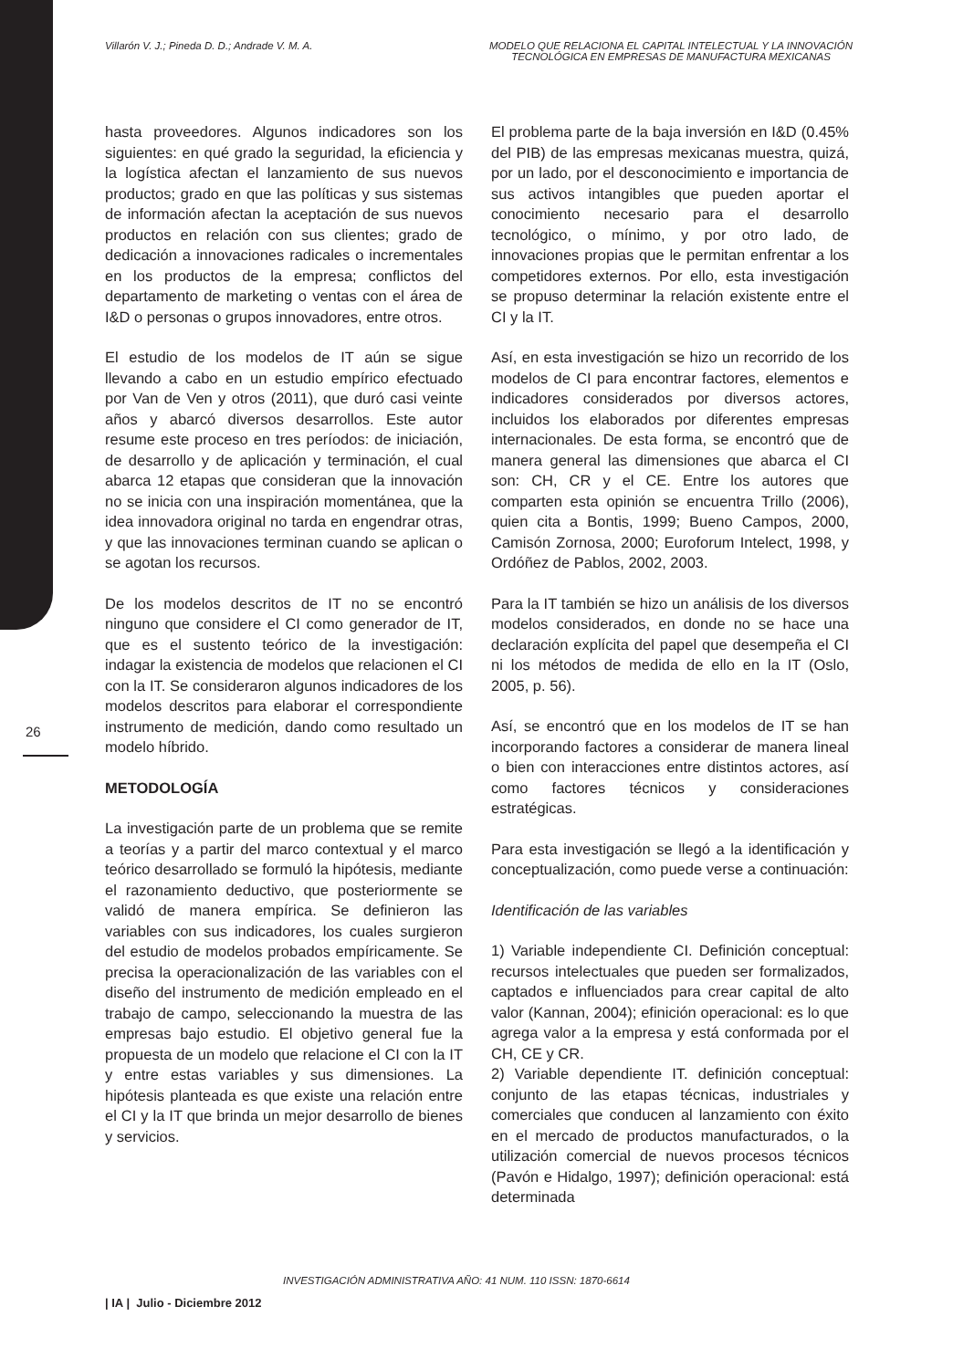Villarón V. J.; Pineda D. D.; Andrade V. M. A.
MODELO QUE RELACIONA EL CAPITAL INTELECTUAL Y LA INNOVACIÓN TECNOLÓGICA EN EMPRESAS DE MANUFACTURA MEXICANAS
hasta proveedores. Algunos indicadores son los siguientes: en qué grado la seguridad, la eficiencia y la logística afectan el lanzamiento de sus nuevos productos; grado en que las políticas y sus sistemas de información afectan la aceptación de sus nuevos productos en relación con sus clientes; grado de dedicación a innovaciones radicales o incrementales en los productos de la empresa; conflictos del departamento de marketing o ventas con el área de I&D o personas o grupos innovadores, entre otros.
El estudio de los modelos de IT aún se sigue llevando a cabo en un estudio empírico efectuado por Van de Ven y otros (2011), que duró casi veinte años y abarcó diversos desarrollos. Este autor resume este proceso en tres períodos: de iniciación, de desarrollo y de aplicación y terminación, el cual abarca 12 etapas que consideran que la innovación no se inicia con una inspiración momentánea, que la idea innovadora original no tarda en engendrar otras, y que las innovaciones terminan cuando se aplican o se agotan los recursos.
De los modelos descritos de IT no se encontró ninguno que considere el CI como generador de IT, que es el sustento teórico de la investigación: indagar la existencia de modelos que relacionen el CI con la IT. Se consideraron algunos indicadores de los modelos descritos para elaborar el correspondiente instrumento de medición, dando como resultado un modelo híbrido.
METODOLOGÍA
La investigación parte de un problema que se remite a teorías y a partir del marco contextual y el marco teórico desarrollado se formuló la hipótesis, mediante el razonamiento deductivo, que posteriormente se validó de manera empírica. Se definieron las variables con sus indicadores, los cuales surgieron del estudio de modelos probados empíricamente. Se precisa la operacionalización de las variables con el diseño del instrumento de medición empleado en el trabajo de campo, seleccionando la muestra de las empresas bajo estudio. El objetivo general fue la propuesta de un modelo que relacione el CI con la IT y entre estas variables y sus dimensiones. La hipótesis planteada es que existe una relación entre el CI y la IT que brinda un mejor desarrollo de bienes y servicios.
El problema parte de la baja inversión en I&D (0.45% del PIB) de las empresas mexicanas muestra, quizá, por un lado, por el desconocimiento e importancia de sus activos intangibles que pueden aportar el conocimiento necesario para el desarrollo tecnológico, o mínimo, y por otro lado, de innovaciones propias que le permitan enfrentar a los competidores externos. Por ello, esta investigación se propuso determinar la relación existente entre el CI y la IT.
Así, en esta investigación se hizo un recorrido de los modelos de CI para encontrar factores, elementos e indicadores considerados por diversos actores, incluidos los elaborados por diferentes empresas internacionales. De esta forma, se encontró que de manera general las dimensiones que abarca el CI son: CH, CR y el CE. Entre los autores que comparten esta opinión se encuentra Trillo (2006), quien cita a Bontis, 1999; Bueno Campos, 2000, Camisón Zornosa, 2000; Euroforum Intelect, 1998, y Ordóñez de Pablos, 2002, 2003.
Para la IT también se hizo un análisis de los diversos modelos considerados, en donde no se hace una declaración explícita del papel que desempeña el CI ni los métodos de medida de ello en la IT (Oslo, 2005, p. 56).
Así, se encontró que en los modelos de IT se han incorporando factores a considerar de manera lineal o bien con interacciones entre distintos actores, así como factores técnicos y consideraciones estratégicas.
Para esta investigación se llegó a la identificación y conceptualización, como puede verse a continuación:
Identificación de las variables
1) Variable independiente CI. Definición conceptual: recursos intelectuales que pueden ser formalizados, captados e influenciados para crear capital de alto valor (Kannan, 2004); efinición operacional: es lo que agrega valor a la empresa y está conformada por el CH, CE y CR.
2) Variable dependiente IT. definición conceptual: conjunto de las etapas técnicas, industriales y comerciales que conducen al lanzamiento con éxito en el mercado de productos manufacturados, o la utilización comercial de nuevos procesos técnicos (Pavón e Hidalgo, 1997); definición operacional: está determinada
26
INVESTIGACIÓN ADMINISTRATIVA AÑO: 41 NUM. 110 ISSN: 1870-6614
| IA | Julio - Diciembre 2012